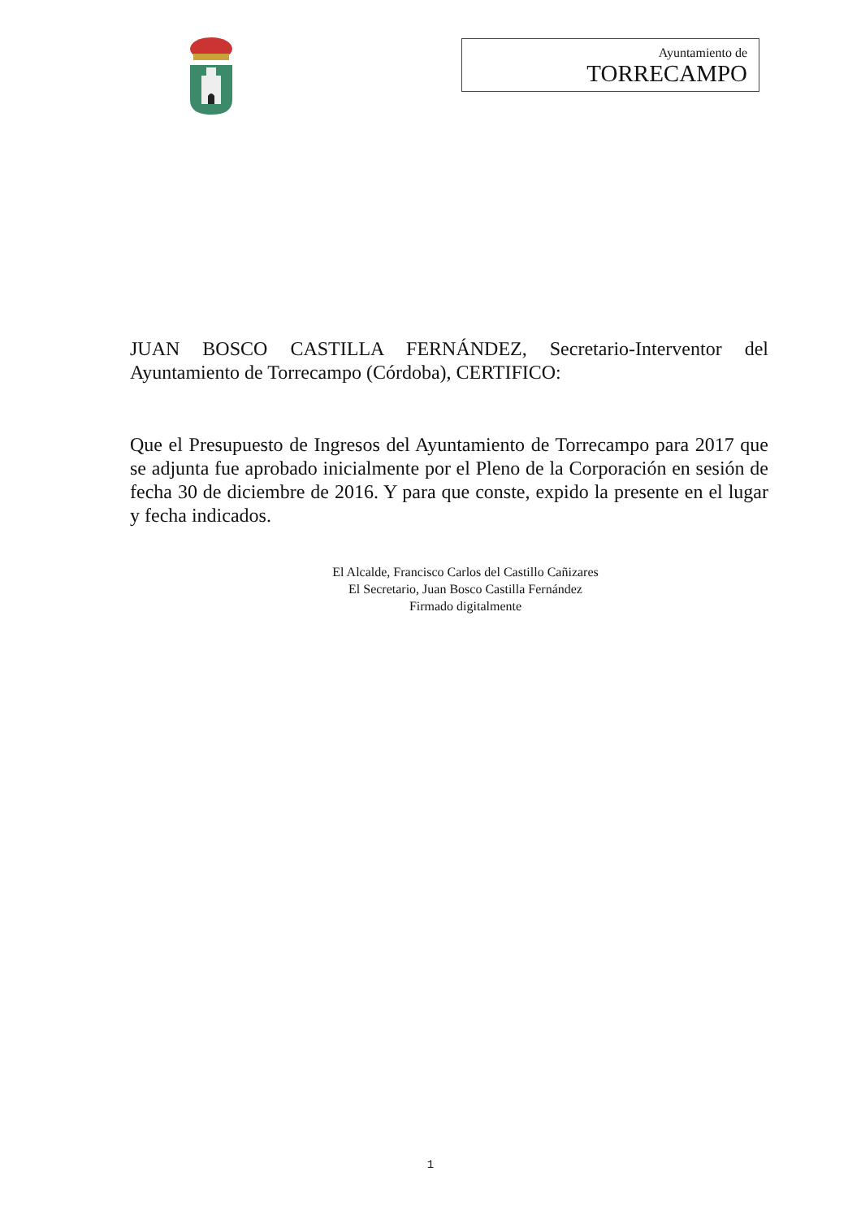Ayuntamiento de
TORRECAMPO
JUAN BOSCO CASTILLA FERNÁNDEZ, Secretario-Interventor del Ayuntamiento de Torrecampo (Córdoba), CERTIFICO:
Que el Presupuesto de Ingresos del Ayuntamiento de Torrecampo para 2017 que se adjunta fue aprobado inicialmente por el Pleno de la Corporación en sesión de fecha 30 de diciembre de 2016. Y para que conste, expido la presente en el lugar y fecha indicados.
El Alcalde, Francisco Carlos del Castillo Cañizares
El Secretario, Juan Bosco Castilla Fernández
Firmado digitalmente
1